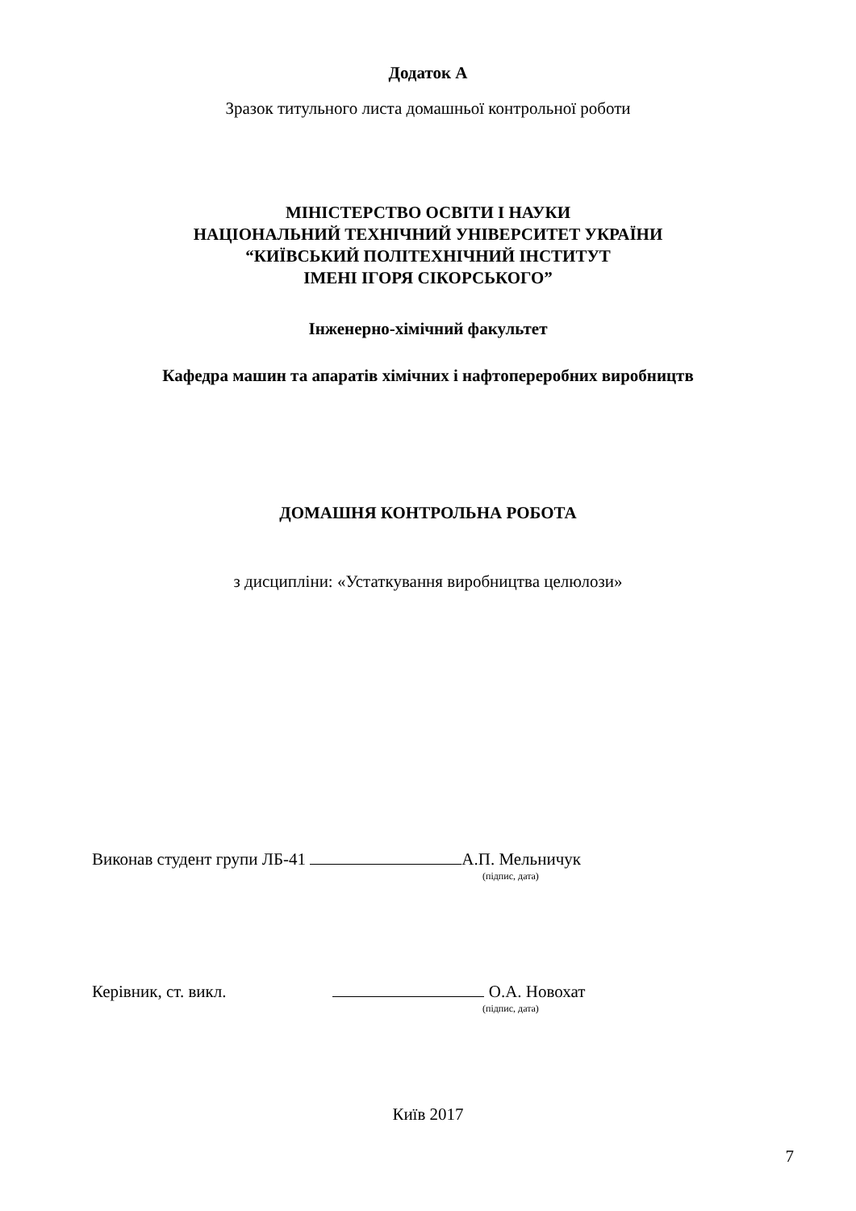Додаток А
Зразок титульного листа домашньої контрольної роботи
МІНІСТЕРСТВО ОСВІТИ І НАУКИ
НАЦІОНАЛЬНИЙ ТЕХНІЧНИЙ УНІВЕРСИТЕТ УКРАЇНИ
“КИЇВСЬКИЙ ПОЛІТЕХНІЧНИЙ ІНСТИТУТ
ІМЕНІ ІГОРЯ СІКОРСЬКОГО”
Інженерно-хімічний факультет
Кафедра машин та апаратів хімічних і нафтопереробних виробництв
ДОМАШНЯ КОНТРОЛЬНА РОБОТА
з дисципліни: «Устаткування виробництва целюлози»
Виконав студент групи ЛБ-41 А.П. Мельничук
(підпис, дата)
Керівник, ст. викл. О.А. Новохат
(підпис, дата)
Київ 2017
7